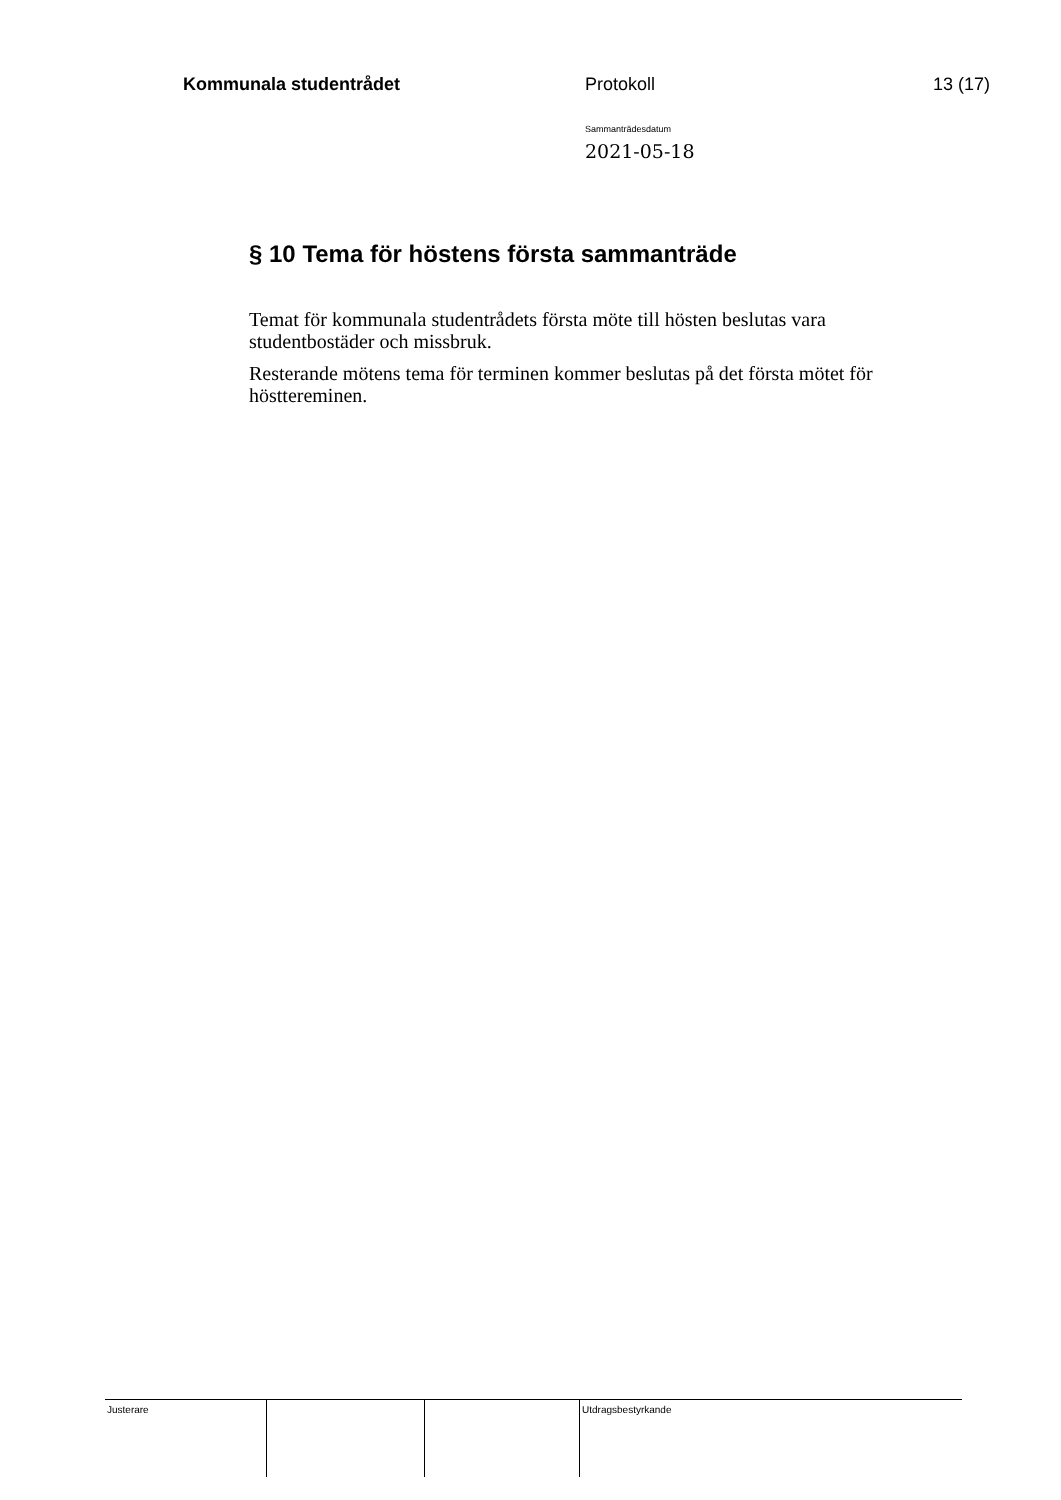Kommunala studentrådet Protokoll 13 (17)
Sammanträdesdatum
2021-05-18
§ 10 Tema för höstens första sammanträde
Temat för kommunala studentrådets första möte till hösten beslutas vara studentbostäder och missbruk.
Resterande mötens tema för terminen kommer beslutas på det första mötet för hösttereminen.
Justerare Utdragsbestyrkande